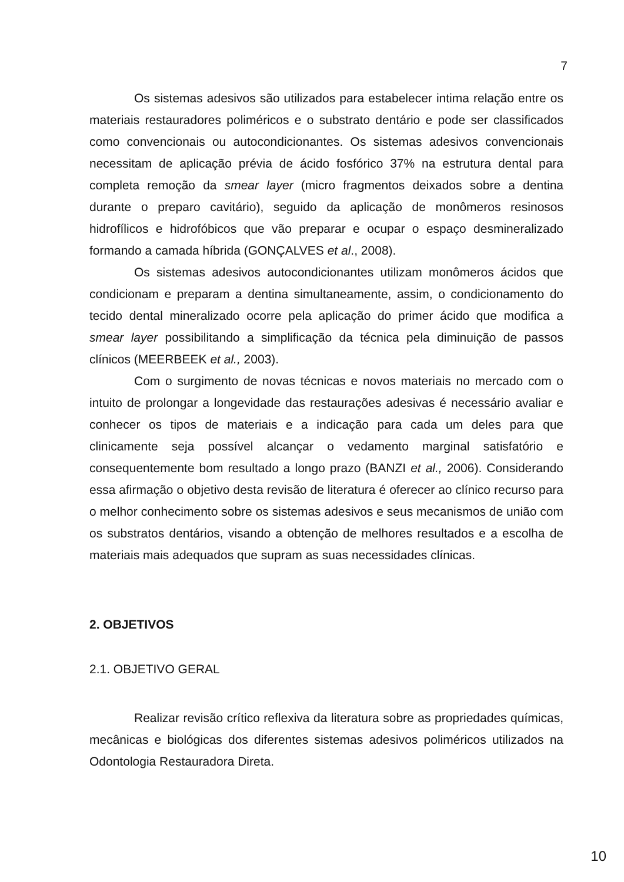7
Os sistemas adesivos são utilizados para estabelecer intima relação entre os materiais restauradores poliméricos e o substrato dentário e pode ser classificados como convencionais ou autocondicionantes. Os sistemas adesivos convencionais necessitam de aplicação prévia de ácido fosfórico 37% na estrutura dental para completa remoção da smear layer (micro fragmentos deixados sobre a dentina durante o preparo cavitário), seguido da aplicação de monômeros resinosos hidrofílicos e hidrofóbicos que vão preparar e ocupar o espaço desmineralizado formando a camada híbrida (GONÇALVES et al., 2008).
Os sistemas adesivos autocondicionantes utilizam monômeros ácidos que condicionam e preparam a dentina simultaneamente, assim, o condicionamento do tecido dental mineralizado ocorre pela aplicação do primer ácido que modifica a smear layer possibilitando a simplificação da técnica pela diminuição de passos clínicos (MEERBEEK et al., 2003).
Com o surgimento de novas técnicas e novos materiais no mercado com o intuito de prolongar a longevidade das restaurações adesivas é necessário avaliar e conhecer os tipos de materiais e a indicação para cada um deles para que clinicamente seja possível alcançar o vedamento marginal satisfatório e consequentemente bom resultado a longo prazo (BANZI et al., 2006). Considerando essa afirmação o objetivo desta revisão de literatura é oferecer ao clínico recurso para o melhor conhecimento sobre os sistemas adesivos e seus mecanismos de união com os substratos dentários, visando a obtenção de melhores resultados e a escolha de materiais mais adequados que supram as suas necessidades clínicas.
2. OBJETIVOS
2.1. OBJETIVO GERAL
Realizar revisão crítico reflexiva da literatura sobre as propriedades químicas, mecânicas e biológicas dos diferentes sistemas adesivos poliméricos utilizados na Odontologia Restauradora Direta.
10